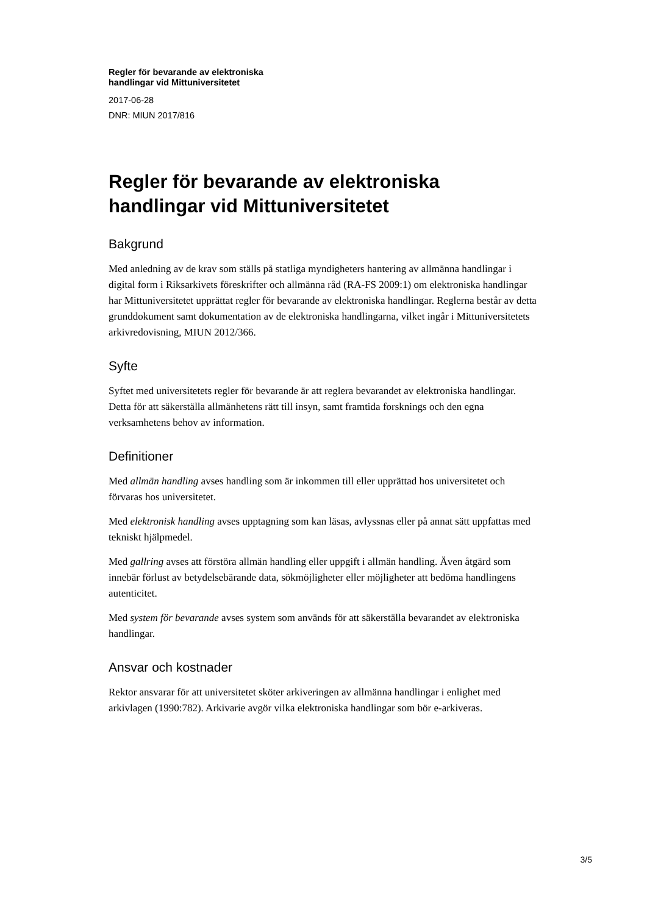Regler för bevarande av elektroniska
handlingar vid Mittuniversitetet
2017-06-28
DNR: MIUN 2017/816
Regler för bevarande av elektroniska
handlingar vid Mittuniversitetet
Bakgrund
Med anledning av de krav som ställs på statliga myndigheters hantering av allmänna handlingar i digital form i Riksarkivets föreskrifter och allmänna råd (RA-FS 2009:1) om elektroniska handlingar har Mittuniversitetet upprättat regler för bevarande av elektroniska handlingar. Reglerna består av detta grunddokument samt dokumentation av de elektroniska handlingarna, vilket ingår i Mittuniversitetets arkivredovisning, MIUN 2012/366.
Syfte
Syftet med universitetets regler för bevarande är att reglera bevarandet av elektroniska handlingar. Detta för att säkerställa allmänhetens rätt till insyn, samt framtida forsknings och den egna verksamhetens behov av information.
Definitioner
Med allmän handling avses handling som är inkommen till eller upprättad hos universitetet och förvaras hos universitetet.
Med elektronisk handling avses upptagning som kan läsas, avlyssnas eller på annat sätt uppfattas med tekniskt hjälpmedel.
Med gallring avses att förstöra allmän handling eller uppgift i allmän handling. Även åtgärd som innebär förlust av betydelsebärande data, sökmöjligheter eller möjligheter att bedöma handlingens autenticitet.
Med system för bevarande avses system som används för att säkerställa bevarandet av elektroniska handlingar.
Ansvar och kostnader
Rektor ansvarar för att universitetet sköter arkiveringen av allmänna handlingar i enlighet med arkivlagen (1990:782). Arkivarie avgör vilka elektroniska handlingar som bör e-arkiveras.
3/5